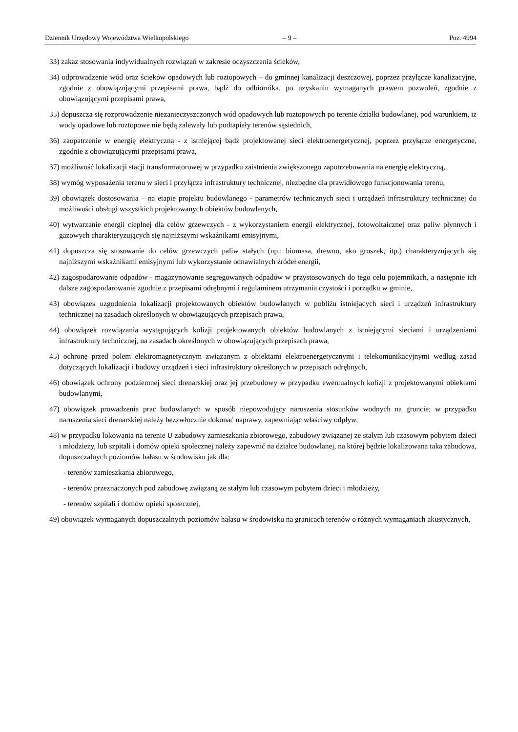Dziennik Urzędowy Województwa Wielkopolskiego – 9 – Poz. 4994
33) zakaz stosowania indywidualnych rozwiązań w zakresie oczyszczania ścieków,
34) odprowadzenie wód oraz ścieków opadowych lub roztopowych – do gminnej kanalizacji deszczowej, poprzez przyłącze kanalizacyjne, zgodnie z obowiązującymi przepisami prawa, bądź do odbiornika, po uzyskaniu wymaganych prawem pozwoleń, zgodnie z obowiązującymi przepisami prawa,
35) dopuszcza się rozprowadzenie niezanieczyszczonych wód opadowych lub roztopowych po terenie działki budowlanej, pod warunkiem, iż wody opadowe lub roztopowe nie będą zalewały lub podtapiały terenów sąsiednich,
36) zaopatrzenie w energię elektryczną - z istniejącej bądź projektowanej sieci elektroenergetycznej, poprzez przyłącze energetyczne, zgodnie z obowiązującymi przepisami prawa,
37) możliwość lokalizacji stacji transformatorowej w przypadku zaistnienia zwiększonego zapotrzebowania na energię elektryczną,
38) wymóg wyposażenia terenu w sieci i przyłącza infrastruktury technicznej, niezbędne dla prawidłowego funkcjonowania terenu,
39) obowiązek dostosowania – na etapie projektu budowlanego - parametrów technicznych sieci i urządzeń infrastruktury technicznej do możliwości obsługi wszystkich projektowanych obiektów budowlanych,
40) wytwarzanie energii cieplnej dla celów grzewczych - z wykorzystaniem energii elektrycznej, fotowoltaicznej oraz paliw płynnych i gazowych charakteryzujących się najniższymi wskaźnikami emisyjnymi,
41) dopuszcza się stosowanie do celów grzewczych paliw stałych (np.: biomasa, drewno, eko groszek, itp.) charakteryzujących się najniższymi wskaźnikami emisyjnymi lub wykorzystanie odnawialnych źródeł energii,
42) zagospodarowanie odpadów - magazynowanie segregowanych odpadów w przystosowanych do tego celu pojemnikach, a następnie ich dalsze zagospodarowanie zgodnie z przepisami odrębnymi i regulaminem utrzymania czystości i porządku w gminie,
43) obowiązek uzgodnienia lokalizacji projektowanych obiektów budowlanych w pobliżu istniejących sieci i urządzeń infrastruktury technicznej na zasadach określonych w obowiązujących przepisach prawa,
44) obowiązek rozwiązania występujących kolizji projektowanych obiektów budowlanych z istniejącymi sieciami i urządzeniami infrastruktury technicznej, na zasadach określonych w obowiązujących przepisach prawa,
45) ochronę przed polem elektromagnetycznym związanym z obiektami elektroenergetycznymi i telekomunikacyjnymi według zasad dotyczących lokalizacji i budowy urządzeń i sieci infrastruktury określonych w przepisach odrębnych,
46) obowiązek ochrony podziemnej sieci drenarskiej oraz jej przebudowy w przypadku ewentualnych kolizji z projektowanymi obiektami budowlanymi,
47) obowiązek prowadzenia prac budowlanych w sposób niepowodujący naruszenia stosunków wodnych na gruncie; w przypadku naruszenia sieci drenarskiej należy bezzwłocznie dokonać naprawy, zapewniając właściwy odpływ,
48) w przypadku lokowania na terenie U zabudowy zamieszkania zbiorowego, zabudowy związanej ze stałym lub czasowym pobytem dzieci i młodzieży, lub szpitali i domów opieki społecznej należy zapewnić na działce budowlanej, na której będzie lokalizowana taka zabudowa, dopuszczalnych poziomów hałasu w środowisku jak dla:
- terenów zamieszkania zbiorowego,
- terenów przeznaczonych pod zabudowę związaną ze stałym lub czasowym pobytem dzieci i młodzieży,
- terenów szpitali i domów opieki społecznej,
49) obowiązek wymaganych dopuszczalnych poziomów hałasu w środowisku na granicach terenów o różnych wymaganiach akustycznych,